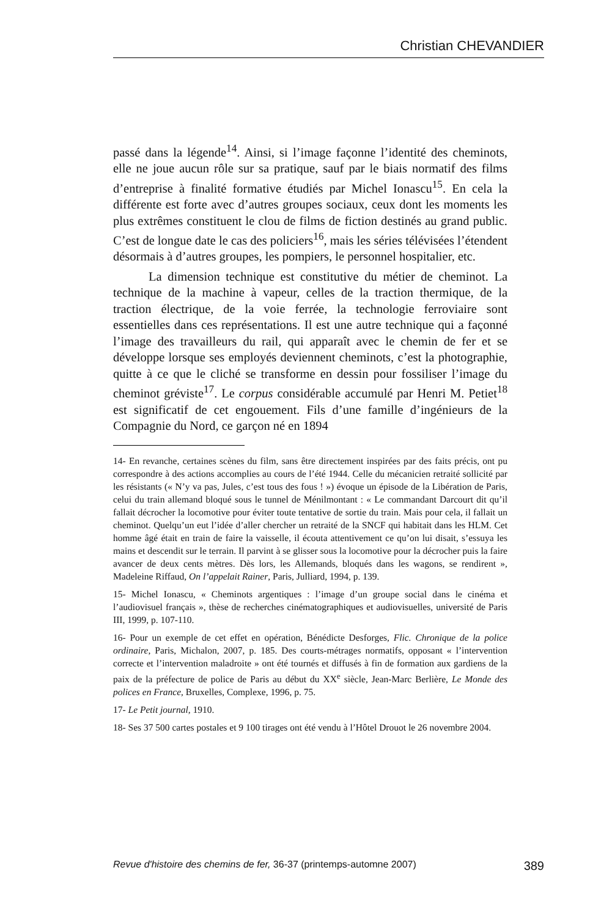Christian CHEVANDIER
passé dans la légende<sup>14</sup>. Ainsi, si l’image façonne l’identité des cheminots, elle ne joue aucun rôle sur sa pratique, sauf par le biais normatif des films d’entreprise à finalité formative étudiés par Michel Ionascu<sup>15</sup>. En cela la différente est forte avec d’autres groupes sociaux, ceux dont les moments les plus extrêmes constituent le clou de films de fiction destinés au grand public. C’est de longue date le cas des policiers<sup>16</sup>, mais les séries télévisées l’étendent désormais à d’autres groupes, les pompiers, le personnel hospitalier, etc.
La dimension technique est constitutive du métier de cheminot. La technique de la machine à vapeur, celles de la traction thermique, de la traction électrique, de la voie ferrée, la technologie ferroviaire sont essentielles dans ces représentations. Il est une autre technique qui a façonné l’image des travailleurs du rail, qui apparaît avec le chemin de fer et se développe lorsque ses employés deviennent cheminots, c’est la photographie, quitte à ce que le cliché se transforme en dessin pour fossiliser l’image du cheminot gréviste<sup>17</sup>. Le corpus considérable accumulé par Henri M. Petiet<sup>18</sup> est significatif de cet engouement. Fils d’une famille d’ingénieurs de la Compagnie du Nord, ce garçon né en 1894
14- En revanche, certaines scènes du film, sans être directement inspirées par des faits précis, ont pu correspondre à des actions accomplies au cours de l’été 1944. Celle du mécanicien retraité sollicité par les résistants (« N’y va pas, Jules, c’est tous des fous ! ») évoque un épisode de la Libération de Paris, celui du train allemand bloqué sous le tunnel de Ménilmontant : « Le commandant Darcourt dit qu’il fallait décrocher la locomotive pour éviter toute tentative de sortie du train. Mais pour cela, il fallait un cheminot. Quelqu’un eut l’idée d’aller chercher un retraité de la SNCF qui habitait dans les HLM. Cet homme âgé était en train de faire la vaisselle, il écouta attentivement ce qu’on lui disait, s’essuya les mains et descendit sur le terrain. Il parvint à se glisser sous la locomotive pour la décrocher puis la faire avancer de deux cents mètres. Dès lors, les Allemands, bloqués dans les wagons, se rendirent », Madeleine Riffaud, On l’appelait Rainer, Paris, Julliard, 1994, p. 139.
15- Michel Ionascu, « Cheminots argentiques : l’image d’un groupe social dans le cinéma et l’audiovisuel français », thèse de recherches cinématographiques et audiovisuelles, université de Paris III, 1999, p. 107-110.
16- Pour un exemple de cet effet en opération, Bénédicte Desforges, Flic. Chronique de la police ordinaire, Paris, Michalon, 2007, p. 185. Des courts-métrages normatifs, opposant « l’intervention correcte et l’intervention maladroite » ont été tournés et diffusés à fin de formation aux gardiens de la paix de la préfecture de police de Paris au début du XX<sup>e</sup> siècle, Jean-Marc Berlière, Le Monde des polices en France, Bruxelles, Complexe, 1996, p. 75.
17- Le Petit journal, 1910.
18- Ses 37 500 cartes postales et 9 100 tirages ont été vendu à l’Hôtel Drouot le 26 novembre 2004.
Revue d'histoire des chemins de fer, 36-37 (printemps-automne 2007) 389